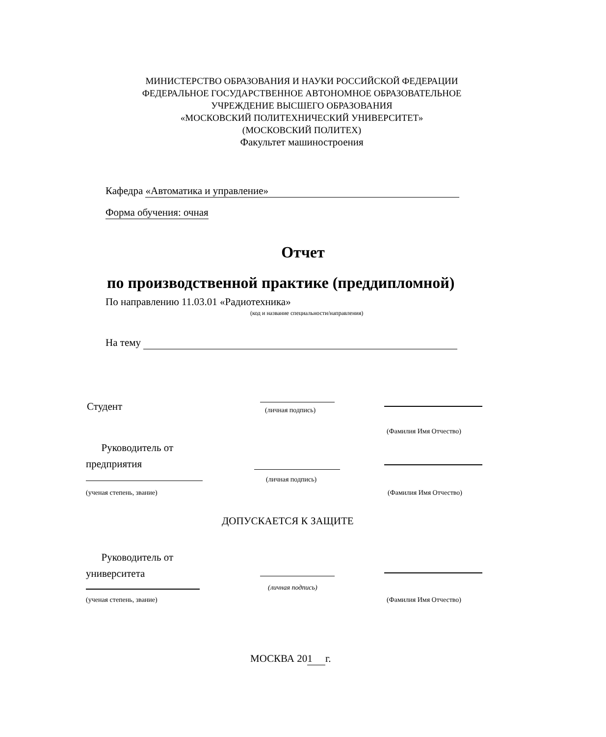МИНИСТЕРСТВО ОБРАЗОВАНИЯ И НАУКИ РОССИЙСКОЙ ФЕДЕРАЦИИ
ФЕДЕРАЛЬНОЕ ГОСУДАРСТВЕННОЕ АВТОНОМНОЕ ОБРАЗОВАТЕЛЬНОЕ
УЧРЕЖДЕНИЕ ВЫСШЕГО ОБРАЗОВАНИЯ
«МОСКОВСКИЙ ПОЛИТЕХНИЧЕСКИЙ УНИВЕРСИТЕТ»
(МОСКОВСКИЙ ПОЛИТЕХ)
Факультет машиностроения
Кафедра «Автоматика и управление»
Форма обучения: очная
Отчет
по производственной практике (преддипломной)
По направлению 11.03.01 «Радиотехника»
(код и название специальности/направления)
На тему
Студент (личная подпись)
(Фамилия Имя Отчество)
Руководитель от
предприятия
(личная подпись)
(ученая степень, звание) (Фамилия Имя Отчество)
ДОПУСКАЕТСЯ К ЗАЩИТЕ
Руководитель от
университета
(личная подпись)
(ученая степень, звание) (Фамилия Имя Отчество)
МОСКВА 201 г.